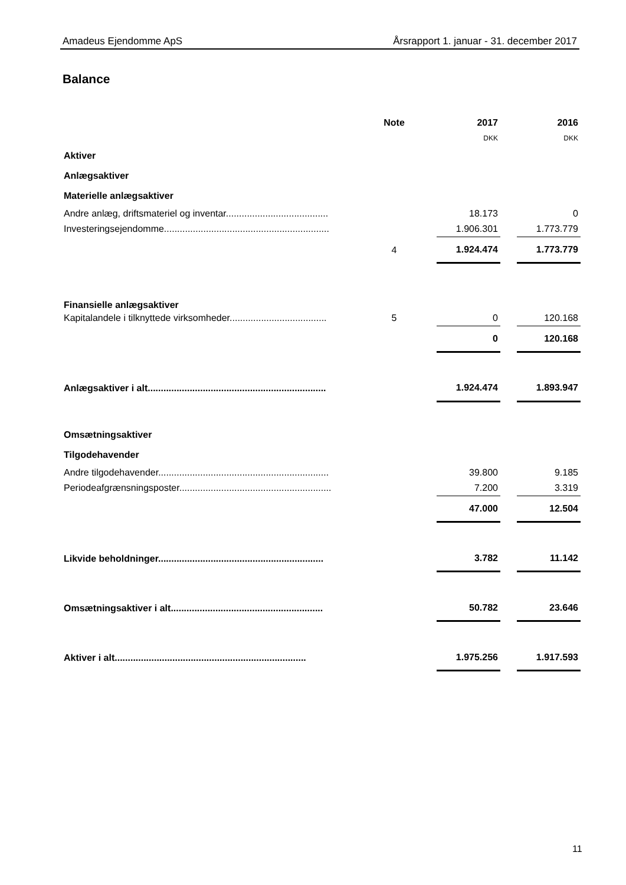Amadeus Ejendomme ApS Årsrapport 1. januar - 31. december 2017
Balance
| | Note | | 2017 | | 2016 |
| | | | DKK | | DKK |
| Aktiver | | | | | |
| Anlægsaktiver | | | | | |
| Materielle anlægsaktiver | | | | | |
| Andre anlæg, driftsmateriel og inventar....................................... | | | 18.173 | | 0 |
| Investeringsejendomme............................................................... | | | 1.906.301 | | 1.773.779 |
| | 4 | | 1.924.474 | | 1.773.779 |
| Finansielle anlægsaktiver | | | | | |
| Kapitalandele i tilknyttede virksomheder..................................... | 5 | | 0 | | 120.168 |
| | | | 0 | | 120.168 |
| Anlægsaktiver i alt.................................................................... | | | 1.924.474 | | 1.893.947 |
| Omsætningsaktiver | | | | | |
| Tilgodehavender | | | | | |
| Andre tilgodehavender................................................................. | | | 39.800 | | 9.185 |
| Periodeafgrænsningsposter.......................................................... | | | 7.200 | | 3.319 |
| | | | 47.000 | | 12.504 |
| Likvide beholdninger............................................................... | | | 3.782 | | 11.142 |
| Omsætningsaktiver i alt.......................................................... | | | 50.782 | | 23.646 |
| Aktiver i alt......................................................................... | | | 1.975.256 | | 1.917.593 |
11